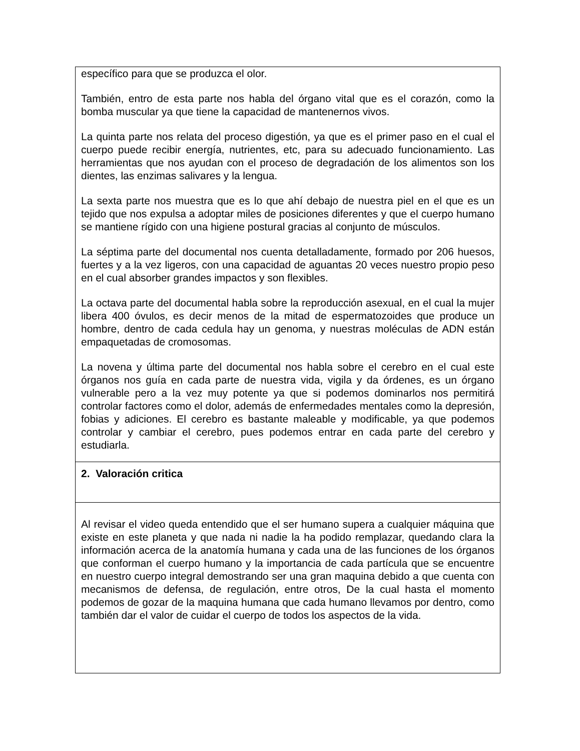| específico para que se produzca el olor. También, entro de esta parte nos habla del órgano vital que es el corazón, como la bomba muscular ya que tiene la capacidad de mantenernos vivos. La quinta parte nos relata del proceso digestión, ya que es el primer paso en el cual el cuerpo puede recibir energía, nutrientes, etc, para su adecuado funcionamiento. Las herramientas que nos ayudan con el proceso de degradación de los alimentos son los dientes, las enzimas salivares y la lengua. La sexta parte nos muestra que es lo que ahí debajo de nuestra piel en el que es un tejido que nos expulsa a adoptar miles de posiciones diferentes y que el cuerpo humano se mantiene rígido con una higiene postural gracias al conjunto de músculos. La séptima parte del documental nos cuenta detalladamente, formado por 206 huesos, fuertes y a la vez ligeros, con una capacidad de aguantas 20 veces nuestro propio peso en el cual absorber grandes impactos y son flexibles. La octava parte del documental habla sobre la reproducción asexual, en el cual la mujer libera 400 óvulos, es decir menos de la mitad de espermatozoides que produce un hombre, dentro de cada cedula hay un genoma, y nuestras moléculas de ADN están empaquetadas de cromosomas. La novena y última parte del documental nos habla sobre el cerebro en el cual este órganos nos guía en cada parte de nuestra vida, vigila y da órdenes, es un órgano vulnerable pero a la vez muy potente ya que si podemos dominarlos nos permitirá controlar factores como el dolor, además de enfermedades mentales como la depresión, fobias y adiciones. El cerebro es bastante maleable y modificable, ya que podemos controlar y cambiar el cerebro, pues podemos entrar en cada parte del cerebro y estudiarla. |
| 2. Valoración critica |
| Al revisar el video queda entendido que el ser humano supera a cualquier máquina que existe en este planeta y que nada ni nadie la ha podido remplazar, quedando clara la información acerca de la anatomía humana y cada una de las funciones de los órganos que conforman el cuerpo humano y la importancia de cada partícula que se encuentre en nuestro cuerpo integral demostrando ser una gran maquina debido a que cuenta con mecanismos de defensa, de regulación, entre otros, De la cual hasta el momento podemos de gozar de la maquina humana que cada humano llevamos por dentro, como también dar el valor de cuidar el cuerpo de todos los aspectos de la vida. |